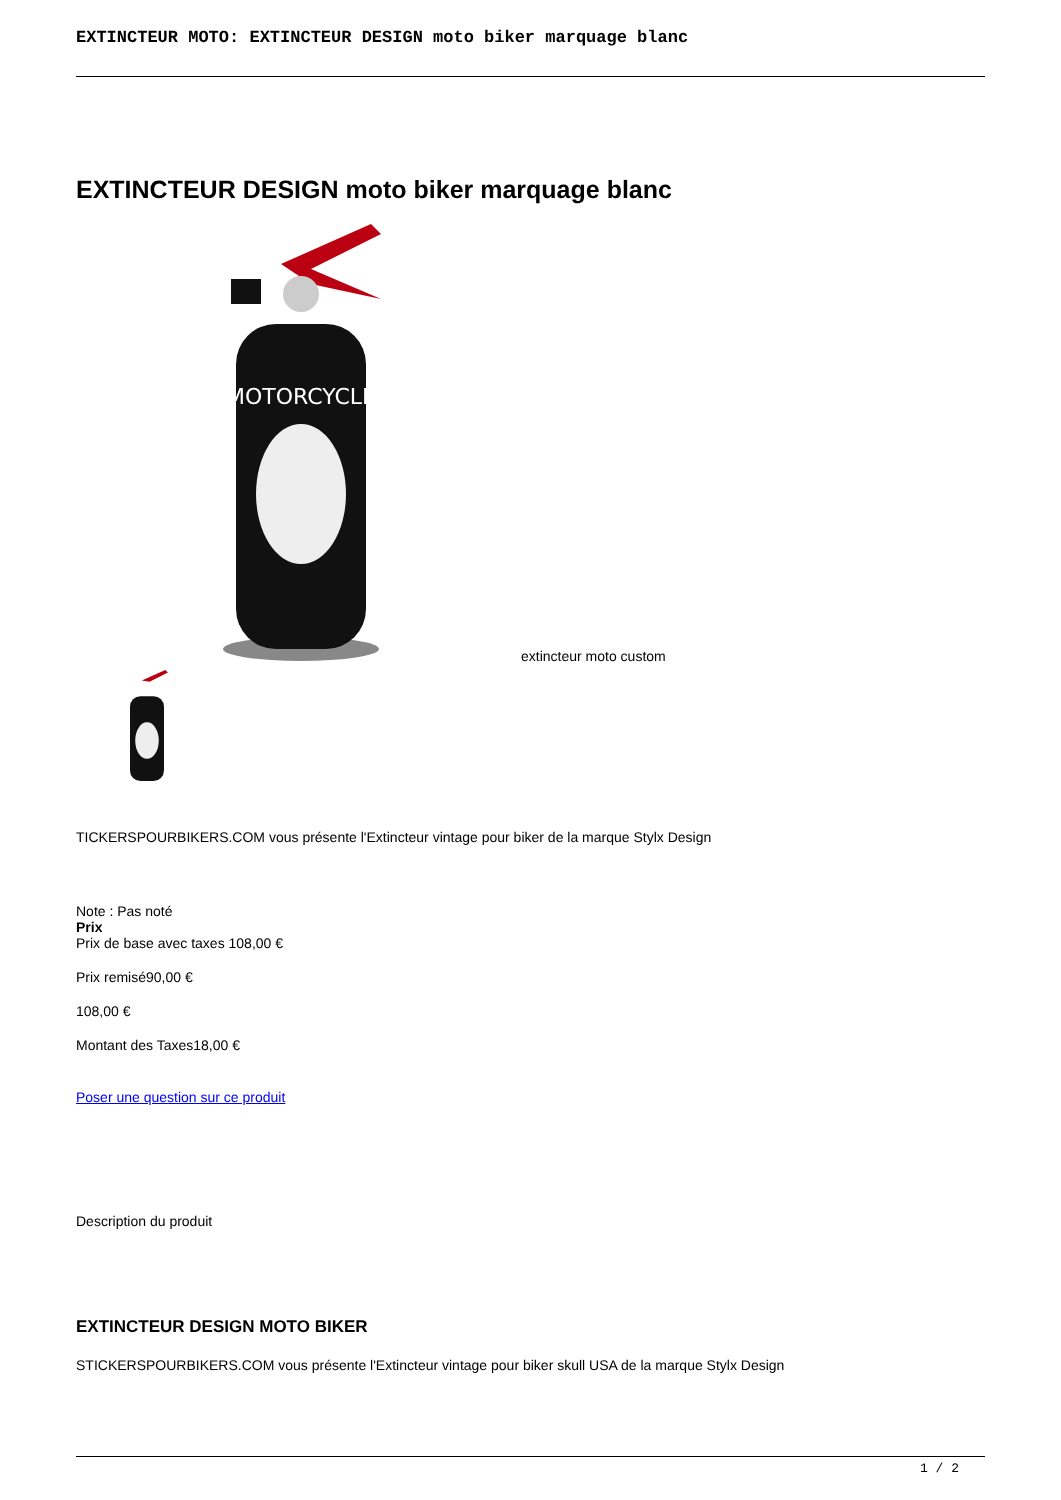EXTINCTEUR MOTO: EXTINCTEUR DESIGN moto biker marquage blanc
EXTINCTEUR DESIGN moto biker marquage blanc
MOTORCYCLE
extincteur moto custom
TICKERSPOURBIKERS.COM vous présente l'Extincteur vintage pour biker de la marque Stylx Design
Note : Pas noté
Prix
Prix de base avec taxes 108,00 €
Prix remisé90,00 €
108,00 €
Montant des Taxes18,00 €
Poser une question sur ce produit
Description du produit
EXTINCTEUR DESIGN MOTO BIKER
STICKERSPOURBIKERS.COM vous présente l'Extincteur vintage pour biker skull USA de la marque Stylx Design
1 / 2